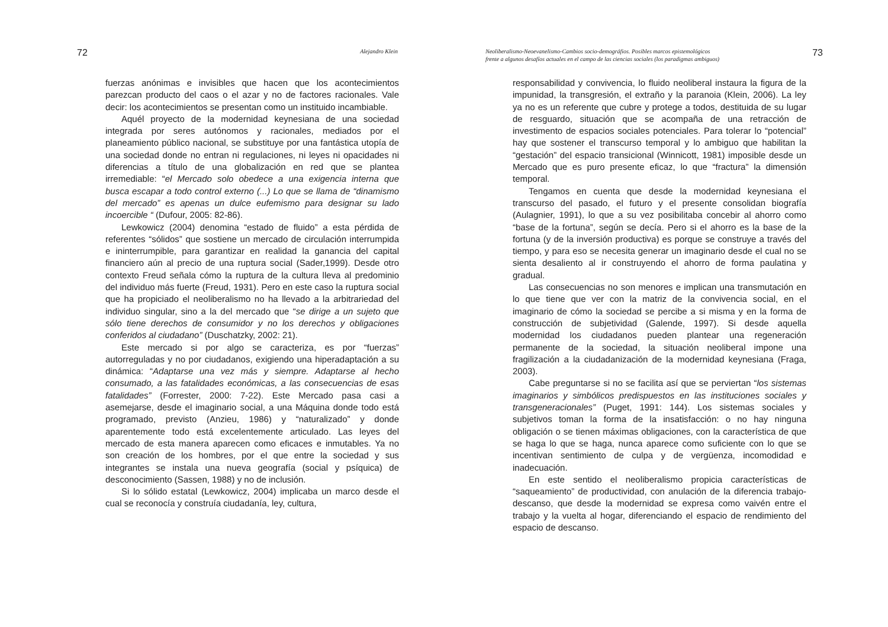72 Alejandro Klein
fuerzas anónimas e invisibles que hacen que los acontecimientos parezcan producto del caos o el azar y no de factores racionales. Vale decir: los acontecimientos se presentan como un instituido incambiable.
Aquél proyecto de la modernidad keynesiana de una sociedad integrada por seres autónomos y racionales, mediados por el planeamiento público nacional, se substituye por una fantástica utopía de una sociedad donde no entran ni regulaciones, ni leyes ni opacidades ni diferencias a título de una globalización en red que se plantea irremediable: “el Mercado solo obedece a una exigencia interna que busca escapar a todo control externo (...) Lo que se llama de “dinamismo del mercado” es apenas un dulce eufemismo para designar su lado incoercible “ (Dufour, 2005: 82-86).
Lewkowicz (2004) denomina “estado de fluido” a esta pérdida de referentes “sólidos” que sostiene un mercado de circulación interrumpida e ininterrumpible, para garantizar en realidad la ganancia del capital financiero aún al precio de una ruptura social (Sader,1999). Desde otro contexto Freud señala cómo la ruptura de la cultura lleva al predominio del individuo más fuerte (Freud, 1931). Pero en este caso la ruptura social que ha propiciado el neoliberalismo no ha llevado a la arbitrariedad del individuo singular, sino a la del mercado que “se dirige a un sujeto que sólo tiene derechos de consumidor y no los derechos y obligaciones conferidos al ciudadano” (Duschatzky, 2002: 21).
Este mercado si por algo se caracteriza, es por “fuerzas” autorreguladas y no por ciudadanos, exigiendo una hiperadaptación a su dinámica: “Adaptarse una vez más y siempre. Adaptarse al hecho consumado, a las fatalidades económicas, a las consecuencias de esas fatalidades” (Forrester, 2000: 7-22). Este Mercado pasa casi a asemejarse, desde el imaginario social, a una Máquina donde todo está programado, previsto (Anzieu, 1986) y “naturalizado” y donde aparentemente todo está excelentemente articulado. Las leyes del mercado de esta manera aparecen como eficaces e inmutables. Ya no son creación de los hombres, por el que entre la sociedad y sus integrantes se instala una nueva geografía (social y psíquica) de desconocimiento (Sassen, 1988) y no de inclusión.
Si lo sólido estatal (Lewkowicz, 2004) implicaba un marco desde el cual se reconocía y construía ciudadanía, ley, cultura,
Neoliberalismo-Neoevanelismo-Cambios socio-demográfios. Posibles marcos epistemológicos
frente a algunos desafíos actuales en el campo de las ciencias sociales (los paradigmas ambiguos) 73
responsabilidad y convivencia, lo fluido neoliberal instaura la figura de la impunidad, la transgresión, el extraño y la paranoia (Klein, 2006). La ley ya no es un referente que cubre y protege a todos, destituida de su lugar de resguardo, situación que se acompaña de una retracción de investimento de espacios sociales potenciales. Para tolerar lo “potencial” hay que sostener el transcurso temporal y lo ambiguo que habilitan la “gestación” del espacio transicional (Winnicott, 1981) imposible desde un Mercado que es puro presente eficaz, lo que “fractura” la dimensión temporal.
Tengamos en cuenta que desde la modernidad keynesiana el transcurso del pasado, el futuro y el presente consolidan biografía (Aulagnier, 1991), lo que a su vez posibilitaba concebir al ahorro como “base de la fortuna”, según se decía. Pero si el ahorro es la base de la fortuna (y de la inversión productiva) es porque se construye a través del tiempo, y para eso se necesita generar un imaginario desde el cual no se sienta desaliento al ir construyendo el ahorro de forma paulatina y gradual.
Las consecuencias no son menores e implican una transmutación en lo que tiene que ver con la matriz de la convivencia social, en el imaginario de cómo la sociedad se percibe a si misma y en la forma de construcción de subjetividad (Galende, 1997). Si desde aquella modernidad los ciudadanos pueden plantear una regeneración permanente de la sociedad, la situación neoliberal impone una fragilización a la ciudadanización de la modernidad keynesiana (Fraga, 2003).
Cabe preguntarse si no se facilita así que se perviertan “los sistemas imaginarios y simbólicos predispuestos en las instituciones sociales y transgeneracionales” (Puget, 1991: 144). Los sistemas sociales y subjetivos toman la forma de la insatisfacción: o no hay ninguna obligación o se tienen máximas obligaciones, con la característica de que se haga lo que se haga, nunca aparece como suficiente con lo que se incentivan sentimiento de culpa y de vergüenza, incomodidad e inadecuación.
En este sentido el neoliberalismo propicia características de “saqueamiento” de productividad, con anulación de la diferencia trabajo-descanso, que desde la modernidad se expresa como vaivén entre el trabajo y la vuelta al hogar, diferenciando el espacio de rendimiento del espacio de descanso.